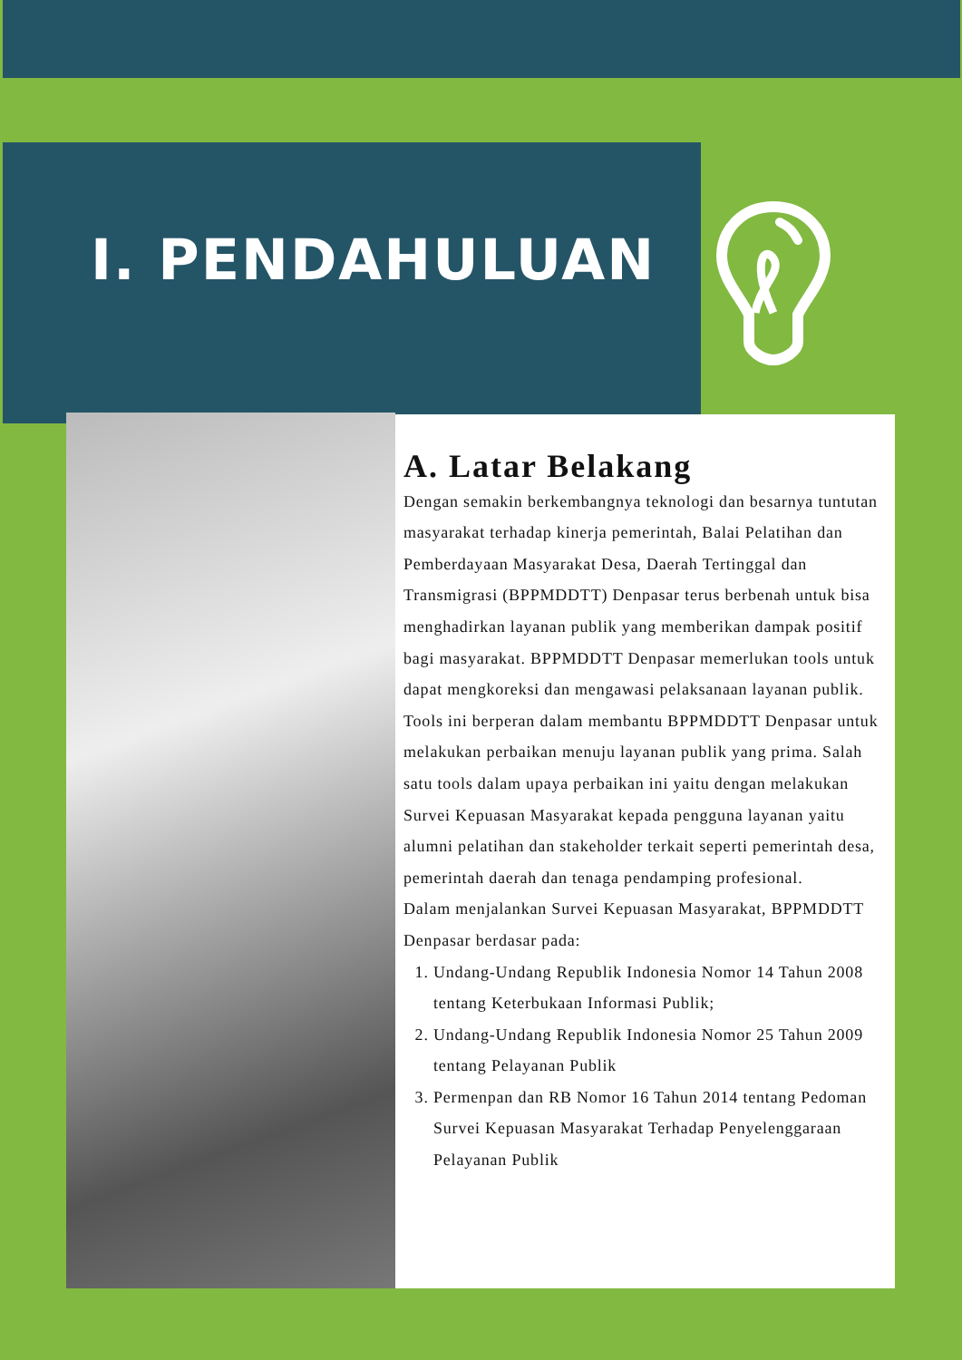I. PENDAHULUAN
A. Latar Belakang
Dengan semakin berkembangnya teknologi dan besarnya tuntutan masyarakat terhadap kinerja pemerintah, Balai Pelatihan dan Pemberdayaan Masyarakat Desa, Daerah Tertinggal dan Transmigrasi (BPPMDDTT) Denpasar terus berbenah untuk bisa menghadirkan layanan publik yang memberikan dampak positif bagi masyarakat. BPPMDDTT Denpasar memerlukan tools untuk dapat mengkoreksi dan mengawasi pelaksanaan layanan publik. Tools ini berperan dalam membantu BPPMDDTT Denpasar untuk melakukan perbaikan menuju layanan publik yang prima. Salah satu tools dalam upaya perbaikan ini yaitu dengan melakukan Survei Kepuasan Masyarakat kepada pengguna layanan yaitu alumni pelatihan dan stakeholder terkait seperti pemerintah desa, pemerintah daerah dan tenaga pendamping profesional.
Dalam menjalankan Survei Kepuasan Masyarakat, BPPMDDTT Denpasar berdasar pada:
1. Undang-Undang Republik Indonesia Nomor 14 Tahun 2008 tentang Keterbukaan Informasi Publik;
2. Undang-Undang Republik Indonesia Nomor 25 Tahun 2009 tentang Pelayanan Publik
3. Permenpan dan RB Nomor 16 Tahun 2014 tentang Pedoman Survei Kepuasan Masyarakat Terhadap Penyelenggaraan Pelayanan Publik